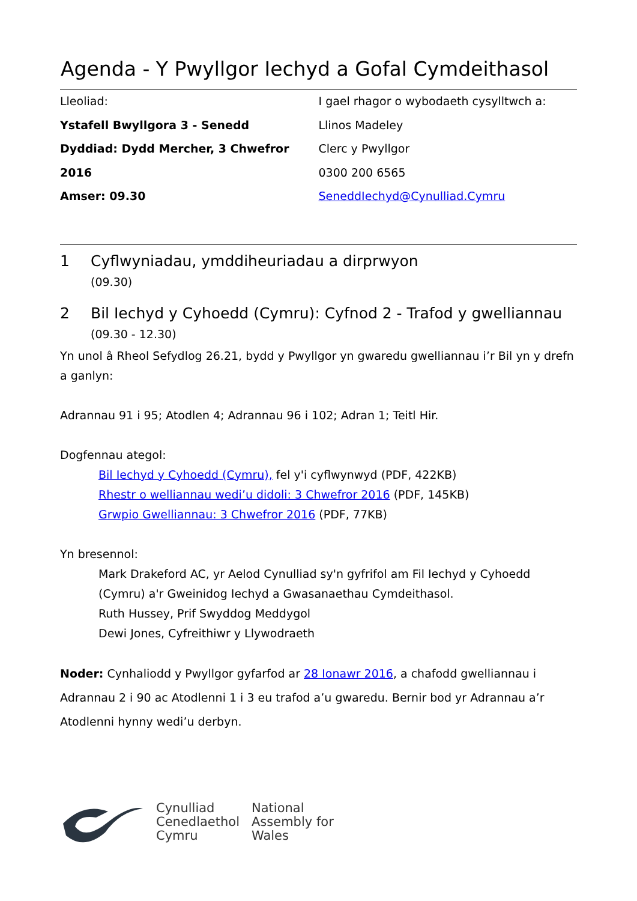Agenda - Y Pwyllgor Iechyd a Gofal Cymdeithasol
Lleoliad:
Ystafell Bwyllgora 3 - Senedd
Dyddiad: Dydd Mercher, 3 Chwefror 2016
Amser: 09.30
I gael rhagor o wybodaeth cysylltwch a:
Llinos Madeley
Clerc y Pwyllgor
0300 200 6565
SeneddIechyd@Cynulliad.Cymru
1 Cyflwyniadau, ymddiheuriadau a dirprwyon
(09.30)
2 Bil Iechyd y Cyhoedd (Cymru): Cyfnod 2 - Trafod y gwelliannau
(09.30 - 12.30)
Yn unol â Rheol Sefydlog 26.21, bydd y Pwyllgor yn gwaredu gwelliannau i’r Bil yn y drefn a ganlyn:
Adrannau 91 i 95; Atodlen 4; Adrannau 96 i 102; Adran 1; Teitl Hir.
Dogfennau ategol:
Bil Iechyd y Cyhoedd (Cymru), fel y'i cyflwynwyd (PDF, 422KB)
Rhestr o welliannau wedi’u didoli: 3 Chwefror 2016 (PDF, 145KB)
Grwpio Gwelliannau: 3 Chwefror 2016 (PDF, 77KB)
Yn bresennol:
Mark Drakeford AC, yr Aelod Cynulliad sy'n gyfrifol am Fil Iechyd y Cyhoedd (Cymru) a'r Gweinidog Iechyd a Gwasanaethau Cymdeithasol.
Ruth Hussey, Prif Swyddog Meddygol
Dewi Jones, Cyfreithiwr y Llywodraeth
Noder: Cynhaliodd y Pwyllgor gyfarfod ar 28 Ionawr 2016, a chafodd gwelliannau i Adrannau 2 i 90 ac Atodlenni 1 i 3 eu trafod a’u gwaredu. Bernir bod yr Adrannau a’r Atodlenni hynny wedi’u derbyn.
Cynulliad
Cenedlaethol
Cymru
National
Assembly for
Wales